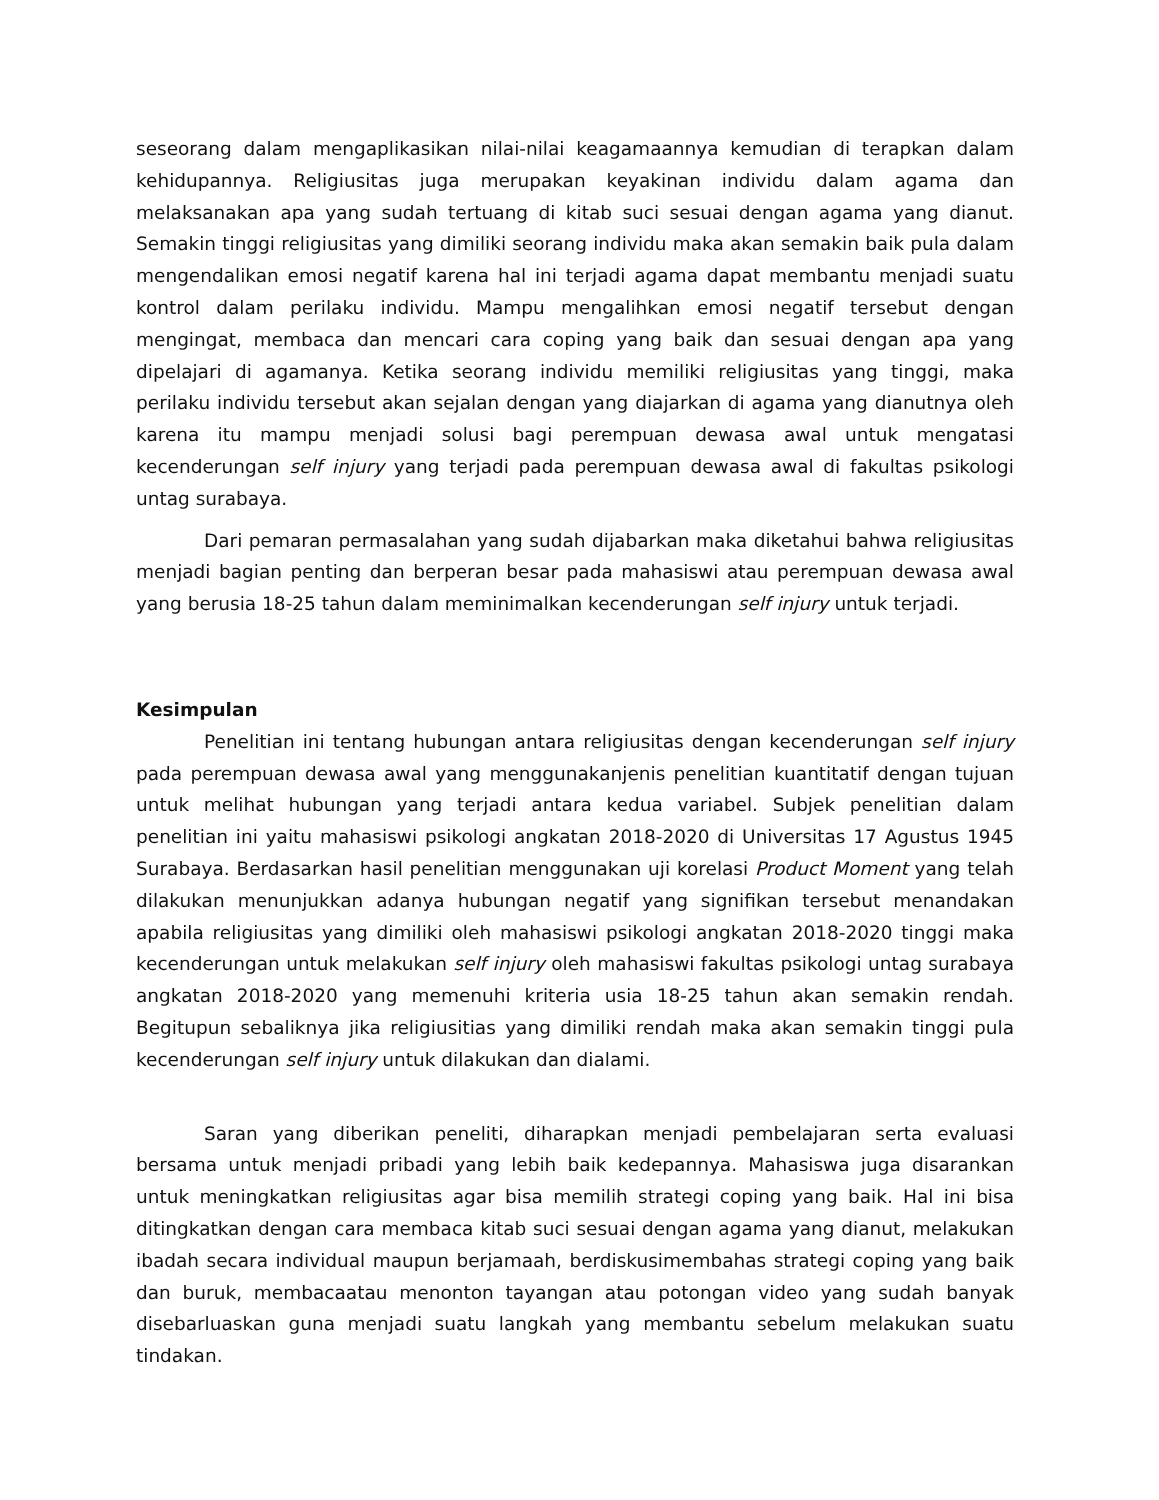seseorang dalam mengaplikasikan nilai-nilai keagamaannya kemudian di terapkan dalam kehidupannya. Religiusitas juga merupakan keyakinan individu dalam agama dan melaksanakan apa yang sudah tertuang di kitab suci sesuai dengan agama yang dianut. Semakin tinggi religiusitas yang dimiliki seorang individu maka akan semakin baik pula dalam mengendalikan emosi negatif karena hal ini terjadi agama dapat membantu menjadi suatu kontrol dalam perilaku individu. Mampu mengalihkan emosi negatif tersebut dengan mengingat, membaca dan mencari cara coping yang baik dan sesuai dengan apa yang dipelajari di agamanya. Ketika seorang individu memiliki religiusitas yang tinggi, maka perilaku individu tersebut akan sejalan dengan yang diajarkan di agama yang dianutnya oleh karena itu mampu menjadi solusi bagi perempuan dewasa awal untuk mengatasi kecenderungan self injury yang terjadi pada perempuan dewasa awal di fakultas psikologi untag surabaya.
Dari pemaran permasalahan yang sudah dijabarkan maka diketahui bahwa religiusitas menjadi bagian penting dan berperan besar pada mahasiswi atau perempuan dewasa awal yang berusia 18-25 tahun dalam meminimalkan kecenderungan self injury untuk terjadi.
Kesimpulan
Penelitian ini tentang hubungan antara religiusitas dengan kecenderungan self injury pada perempuan dewasa awal yang menggunakanjenis penelitian kuantitatif dengan tujuan untuk melihat hubungan yang terjadi antara kedua variabel. Subjek penelitian dalam penelitian ini yaitu mahasiswi psikologi angkatan 2018-2020 di Universitas 17 Agustus 1945 Surabaya. Berdasarkan hasil penelitian menggunakan uji korelasi Product Moment yang telah dilakukan menunjukkan adanya hubungan negatif yang signifikan tersebut menandakan apabila religiusitas yang dimiliki oleh mahasiswi psikologi angkatan 2018-2020 tinggi maka kecenderungan untuk melakukan self injury oleh mahasiswi fakultas psikologi untag surabaya angkatan 2018-2020 yang memenuhi kriteria usia 18-25 tahun akan semakin rendah. Begitupun sebaliknya jika religiusitias yang dimiliki rendah maka akan semakin tinggi pula kecenderungan self injury untuk dilakukan dan dialami.
Saran yang diberikan peneliti, diharapkan menjadi pembelajaran serta evaluasi bersama untuk menjadi pribadi yang lebih baik kedepannya. Mahasiswa juga disarankan untuk meningkatkan religiusitas agar bisa memilih strategi coping yang baik. Hal ini bisa ditingkatkan dengan cara membaca kitab suci sesuai dengan agama yang dianut, melakukan ibadah secara individual maupun berjamaah, berdiskusimembahas strategi coping yang baik dan buruk, membacaatau menonton tayangan atau potongan video yang sudah banyak disebarluaskan guna menjadi suatu langkah yang membantu sebelum melakukan suatu tindakan.